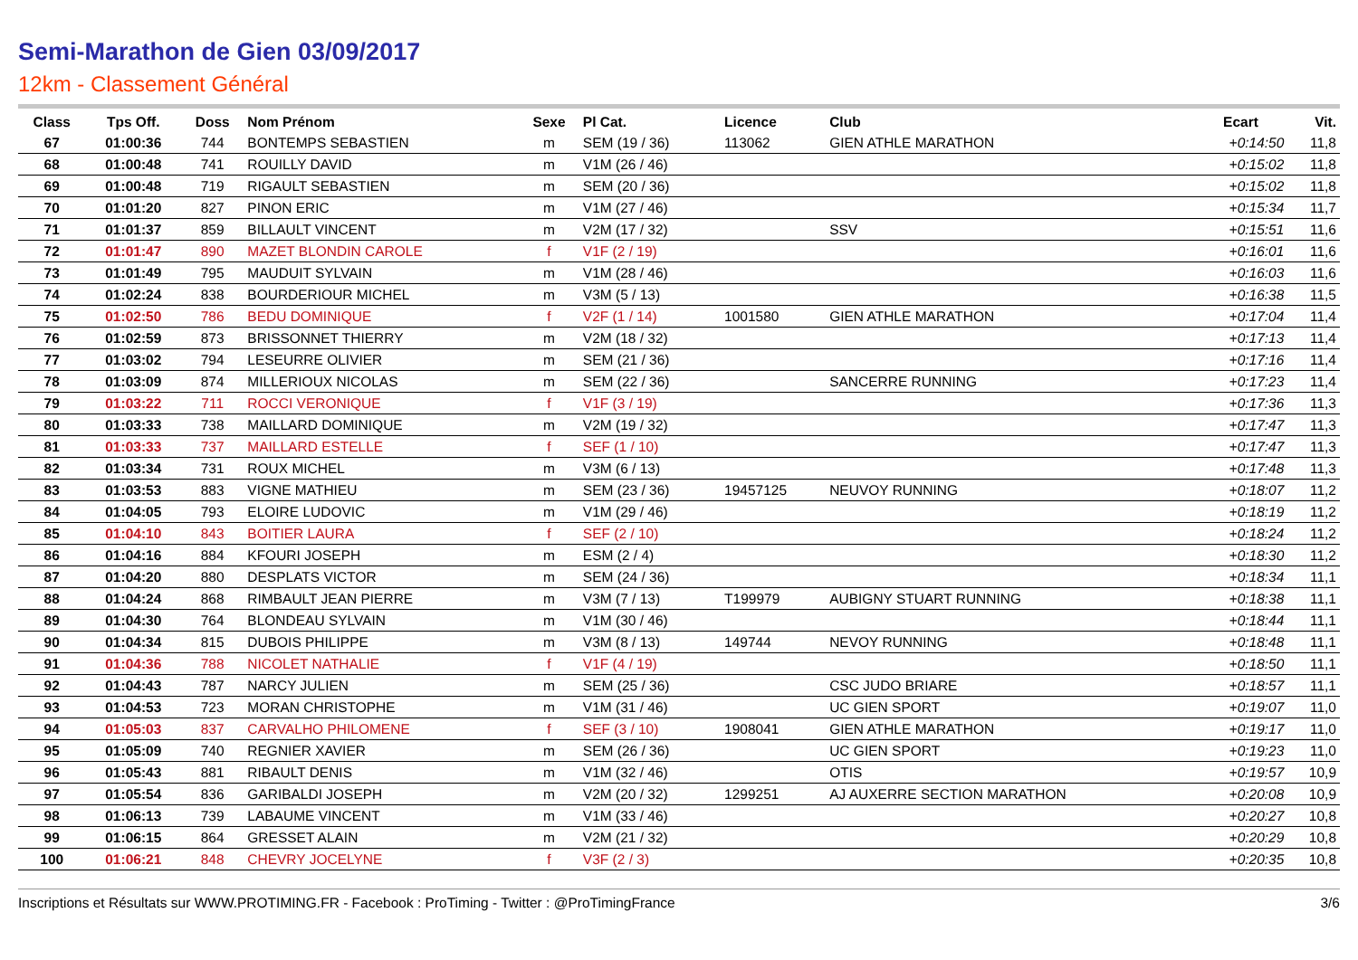Semi-Marathon de Gien 03/09/2017
12km - Classement Général
| Class | Tps Off. | Doss | Nom Prénom | Sexe | Pl Cat. | Licence | Club | Ecart | Vit. |
| --- | --- | --- | --- | --- | --- | --- | --- | --- | --- |
| 67 | 01:00:36 | 744 | BONTEMPS SEBASTIEN | m | SEM (19 / 36) | 113062 | GIEN ATHLE MARATHON | +0:14:50 | 11,8 |
| 68 | 01:00:48 | 741 | ROUILLY DAVID | m | V1M (26 / 46) | | | +0:15:02 | 11,8 |
| 69 | 01:00:48 | 719 | RIGAULT SEBASTIEN | m | SEM (20 / 36) | | | +0:15:02 | 11,8 |
| 70 | 01:01:20 | 827 | PINON ERIC | m | V1M (27 / 46) | | | +0:15:34 | 11,7 |
| 71 | 01:01:37 | 859 | BILLAULT VINCENT | m | V2M (17 / 32) | | SSV | +0:15:51 | 11,6 |
| 72 | 01:01:47 | 890 | MAZET BLONDIN CAROLE | f | V1F (2 / 19) | | | +0:16:01 | 11,6 |
| 73 | 01:01:49 | 795 | MAUDUIT SYLVAIN | m | V1M (28 / 46) | | | +0:16:03 | 11,6 |
| 74 | 01:02:24 | 838 | BOURDERIOUR MICHEL | m | V3M (5 / 13) | | | +0:16:38 | 11,5 |
| 75 | 01:02:50 | 786 | BEDU DOMINIQUE | f | V2F (1 / 14) | 1001580 | GIEN ATHLE MARATHON | +0:17:04 | 11,4 |
| 76 | 01:02:59 | 873 | BRISSONNET THIERRY | m | V2M (18 / 32) | | | +0:17:13 | 11,4 |
| 77 | 01:03:02 | 794 | LESEURRE OLIVIER | m | SEM (21 / 36) | | | +0:17:16 | 11,4 |
| 78 | 01:03:09 | 874 | MILLERIOUX NICOLAS | m | SEM (22 / 36) | | SANCERRE RUNNING | +0:17:23 | 11,4 |
| 79 | 01:03:22 | 711 | ROCCI VERONIQUE | f | V1F (3 / 19) | | | +0:17:36 | 11,3 |
| 80 | 01:03:33 | 738 | MAILLARD DOMINIQUE | m | V2M (19 / 32) | | | +0:17:47 | 11,3 |
| 81 | 01:03:33 | 737 | MAILLARD ESTELLE | f | SEF (1 / 10) | | | +0:17:47 | 11,3 |
| 82 | 01:03:34 | 731 | ROUX MICHEL | m | V3M (6 / 13) | | | +0:17:48 | 11,3 |
| 83 | 01:03:53 | 883 | VIGNE MATHIEU | m | SEM (23 / 36) | 19457125 | NEUVOY RUNNING | +0:18:07 | 11,2 |
| 84 | 01:04:05 | 793 | ELOIRE LUDOVIC | m | V1M (29 / 46) | | | +0:18:19 | 11,2 |
| 85 | 01:04:10 | 843 | BOITIER LAURA | f | SEF (2 / 10) | | | +0:18:24 | 11,2 |
| 86 | 01:04:16 | 884 | KFOURI JOSEPH | m | ESM (2 / 4) | | | +0:18:30 | 11,2 |
| 87 | 01:04:20 | 880 | DESPLATS VICTOR | m | SEM (24 / 36) | | | +0:18:34 | 11,1 |
| 88 | 01:04:24 | 868 | RIMBAULT JEAN PIERRE | m | V3M (7 / 13) | T199979 | AUBIGNY STUART RUNNING | +0:18:38 | 11,1 |
| 89 | 01:04:30 | 764 | BLONDEAU SYLVAIN | m | V1M (30 / 46) | | | +0:18:44 | 11,1 |
| 90 | 01:04:34 | 815 | DUBOIS PHILIPPE | m | V3M (8 / 13) | 149744 | NEVOY RUNNING | +0:18:48 | 11,1 |
| 91 | 01:04:36 | 788 | NICOLET NATHALIE | f | V1F (4 / 19) | | | +0:18:50 | 11,1 |
| 92 | 01:04:43 | 787 | NARCY JULIEN | m | SEM (25 / 36) | | CSC JUDO BRIARE | +0:18:57 | 11,1 |
| 93 | 01:04:53 | 723 | MORAN CHRISTOPHE | m | V1M (31 / 46) | | UC GIEN SPORT | +0:19:07 | 11,0 |
| 94 | 01:05:03 | 837 | CARVALHO PHILOMENE | f | SEF (3 / 10) | 1908041 | GIEN ATHLE MARATHON | +0:19:17 | 11,0 |
| 95 | 01:05:09 | 740 | REGNIER XAVIER | m | SEM (26 / 36) | | UC GIEN SPORT | +0:19:23 | 11,0 |
| 96 | 01:05:43 | 881 | RIBAULT DENIS | m | V1M (32 / 46) | | OTIS | +0:19:57 | 10,9 |
| 97 | 01:05:54 | 836 | GARIBALDI JOSEPH | m | V2M (20 / 32) | 1299251 | AJ AUXERRE SECTION MARATHON | +0:20:08 | 10,9 |
| 98 | 01:06:13 | 739 | LABAUME VINCENT | m | V1M (33 / 46) | | | +0:20:27 | 10,8 |
| 99 | 01:06:15 | 864 | GRESSET ALAIN | m | V2M (21 / 32) | | | +0:20:29 | 10,8 |
| 100 | 01:06:21 | 848 | CHEVRY JOCELYNE | f | V3F (2 / 3) | | | +0:20:35 | 10,8 |
Inscriptions et Résultats sur WWW.PROTIMING.FR - Facebook : ProTiming - Twitter : @ProTimingFrance 3/6